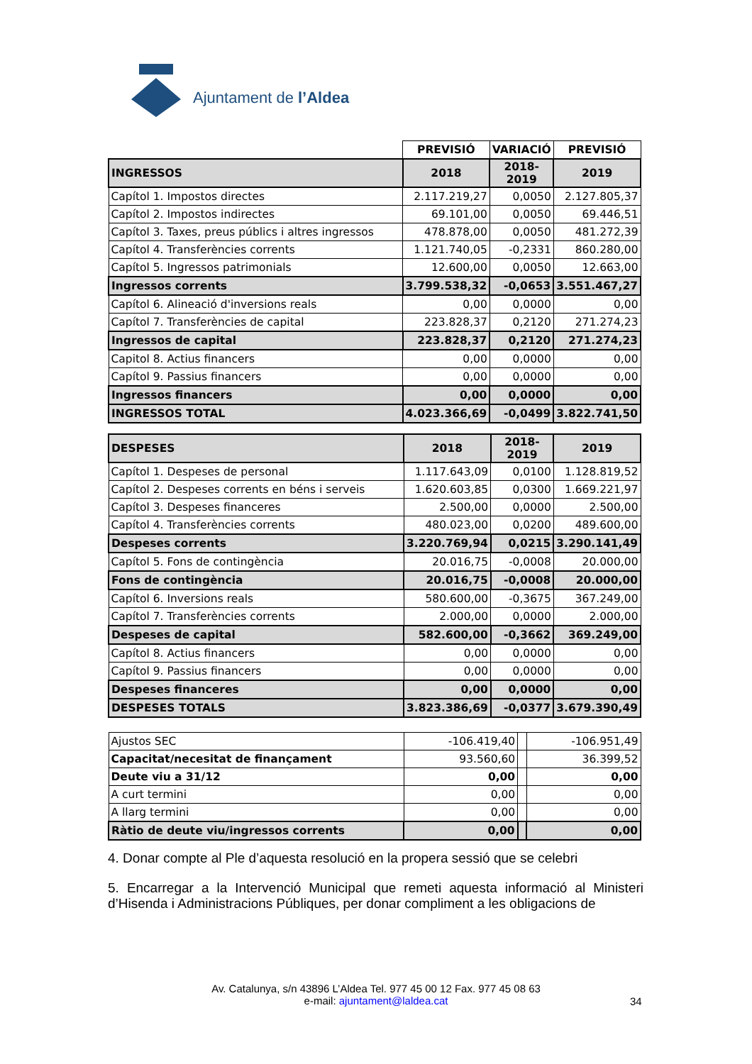Ajuntament de l’Aldea
| | PREVISIÓ | VARIACIÓ | PREVISIÓ |
| INGRESSOS | 2018 | 2018-2019 | 2019 |
| Capítol 1. Impostos directes | 2.117.219,27 | 0,0050 | 2.127.805,37 |
| Capítol 2. Impostos indirectes | 69.101,00 | 0,0050 | 69.446,51 |
| Capítol 3. Taxes, preus públics i altres ingressos | 478.878,00 | 0,0050 | 481.272,39 |
| Capítol 4. Transferències corrents | 1.121.740,05 | -0,2331 | 860.280,00 |
| Capítol 5. Ingressos patrimonials | 12.600,00 | 0,0050 | 12.663,00 |
| Ingressos corrents | 3.799.538,32 | -0,0653 | 3.551.467,27 |
| Capítol 6. Alineació d'inversions reals | 0,00 | 0,0000 | 0,00 |
| Capítol 7. Transferències de capital | 223.828,37 | 0,2120 | 271.274,23 |
| Ingressos de capital | 223.828,37 | 0,2120 | 271.274,23 |
| Capitol 8. Actius financers | 0,00 | 0,0000 | 0,00 |
| Capítol 9. Passius financers | 0,00 | 0,0000 | 0,00 |
| Ingressos financers | 0,00 | 0,0000 | 0,00 |
| INGRESSOS TOTAL | 4.023.366,69 | -0,0499 | 3.822.741,50 |
| DESPESES | 2018 | 2018-2019 | 2019 |
| Capítol 1. Despeses de personal | 1.117.643,09 | 0,0100 | 1.128.819,52 |
| Capítol 2. Despeses corrents en béns i serveis | 1.620.603,85 | 0,0300 | 1.669.221,97 |
| Capítol 3. Despeses financeres | 2.500,00 | 0,0000 | 2.500,00 |
| Capítol 4. Transferències corrents | 480.023,00 | 0,0200 | 489.600,00 |
| Despeses corrents | 3.220.769,94 | 0,0215 | 3.290.141,49 |
| Capítol 5. Fons de contingència | 20.016,75 | -0,0008 | 20.000,00 |
| Fons de contingència | 20.016,75 | -0,0008 | 20.000,00 |
| Capítol 6. Inversions reals | 580.600,00 | -0,3675 | 367.249,00 |
| Capítol 7. Transferències corrents | 2.000,00 | 0,0000 | 2.000,00 |
| Despeses de capital | 582.600,00 | -0,3662 | 369.249,00 |
| Capítol 8. Actius financers | 0,00 | 0,0000 | 0,00 |
| Capítol 9. Passius financers | 0,00 | 0,0000 | 0,00 |
| Despeses financeres | 0,00 | 0,0000 | 0,00 |
| DESPESES TOTALS | 3.823.386,69 | -0,0377 | 3.679.390,49 |
| Ajustos SEC | -106.419,40 | | -106.951,49 |
| Capacitat/necesitat de finançament | 93.560,60 | | 36.399,52 |
| Deute viu a 31/12 | 0,00 | | 0,00 |
| A curt termini | 0,00 | | 0,00 |
| A llarg termini | 0,00 | | 0,00 |
| Ràtio de deute viu/ingressos corrents | 0,00 | | 0,00 |
4. Donar compte al Ple d’aquesta resolució en la propera sessió que se celebri
5. Encarregar a la Intervenció Municipal que remeti aquesta informació al Ministeri d’Hisenda i Administracions Públiques, per donar compliment a les obligacions de
Av. Catalunya, s/n 43896 L’Aldea Tel. 977 45 00 12 Fax. 977 45 08 63
e-mail: ajuntament@laldea.cat
34